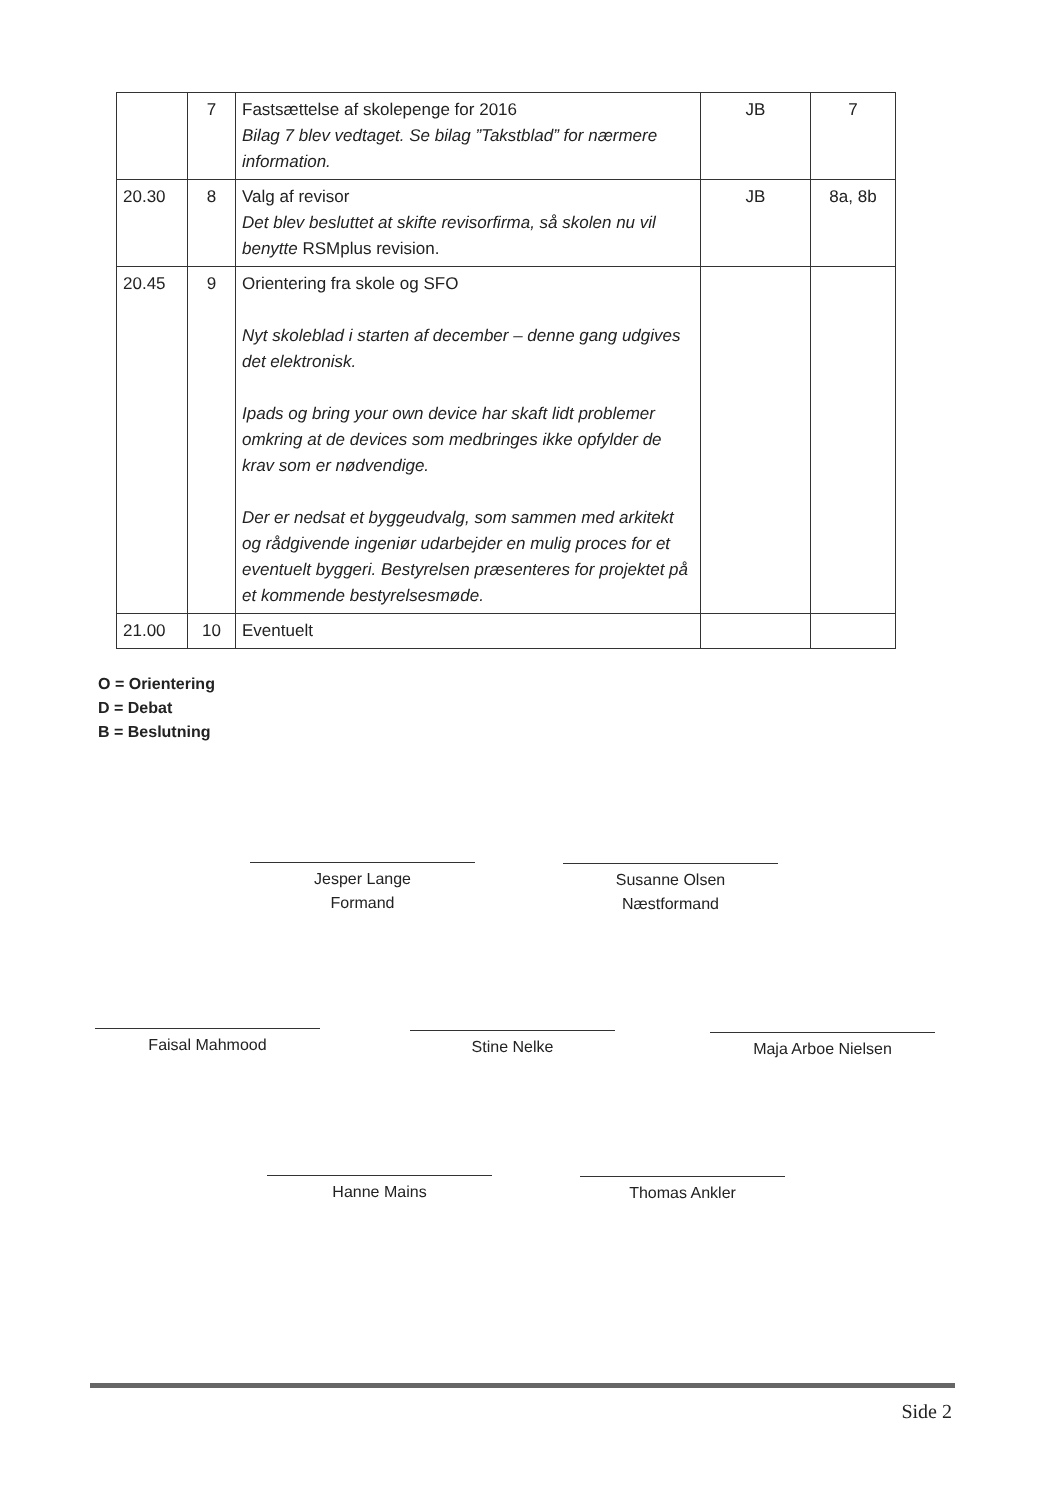| | 7 | Fastsættelse af skolepenge for 2016 Bilag 7 blev vedtaget. Se bilag ”Takstblad” for nærmere information. | JB | 7 |
| 20.30 | 8 | Valg af revisor Det blev besluttet at skifte revisorfirma, så skolen nu vil benytte RSMplus revision. | JB | 8a, 8b |
| 20.45 | 9 | Orientering fra skole og SFO Nyt skoleblad i starten af december – denne gang udgives det elektronisk. Ipads og bring your own device har skaft lidt problemer omkring at de devices som medbringes ikke opfylder de krav som er nødvendige. Der er nedsat et byggeudvalg, som sammen med arkitekt og rådgivende ingeniør udarbejder en mulig proces for et eventuelt byggeri. Bestyrelsen præsenteres for projektet på et kommende bestyrelsesmøde. | | |
| 21.00 | 10 | Eventuelt | | |
O = Orientering
D = Debat
B = Beslutning
Jesper Lange
Formand
Susanne Olsen
Næstformand
Faisal Mahmood Stine Nelke Maja Arboe Nielsen
Hanne Mains Thomas Ankler
Side 2